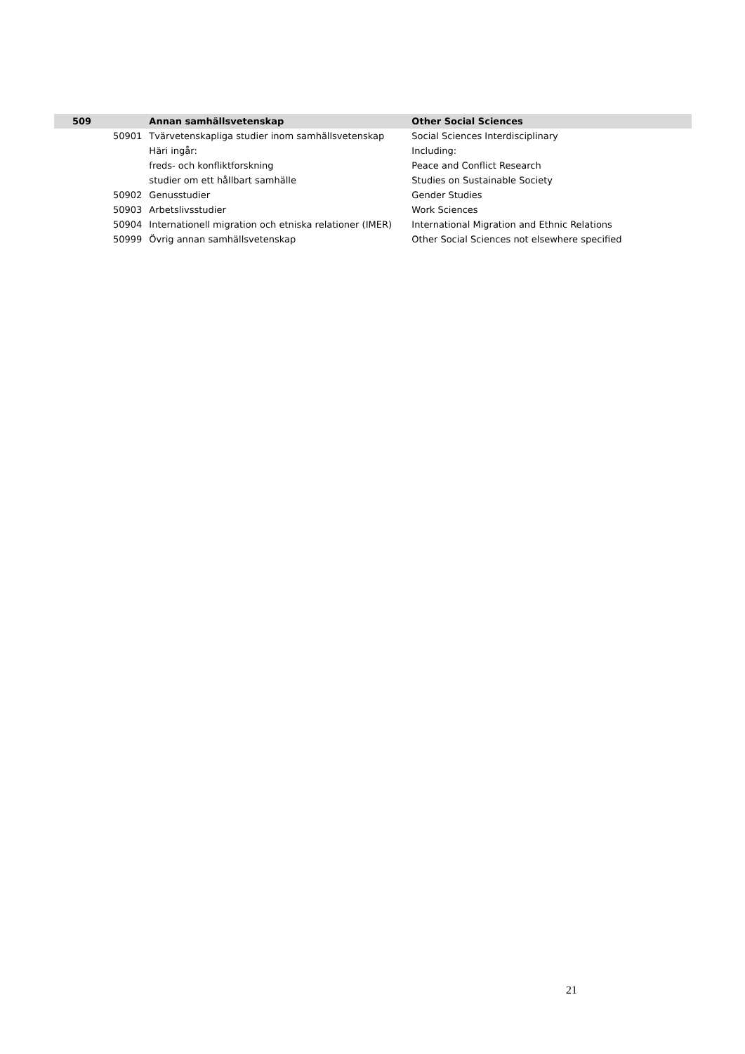| 509 | | Annan samhällsvetenskap | Other Social Sciences |
| --- | --- | --- | --- |
| | 50901 | Tvärvetenskapliga studier inom samhällsvetenskap | Social Sciences Interdisciplinary |
| | | Häri ingår: | Including: |
| | | freds- och konfliktforskning | Peace and Conflict Research |
| | | studier om ett hållbart samhälle | Studies on Sustainable Society |
| | 50902 | Genusstudier | Gender Studies |
| | 50903 | Arbetslivsstudier | Work Sciences |
| | 50904 | Internationell migration och etniska relationer (IMER) | International Migration and Ethnic Relations |
| | 50999 | Övrig annan samhällsvetenskap | Other Social Sciences not elsewhere specified |
21